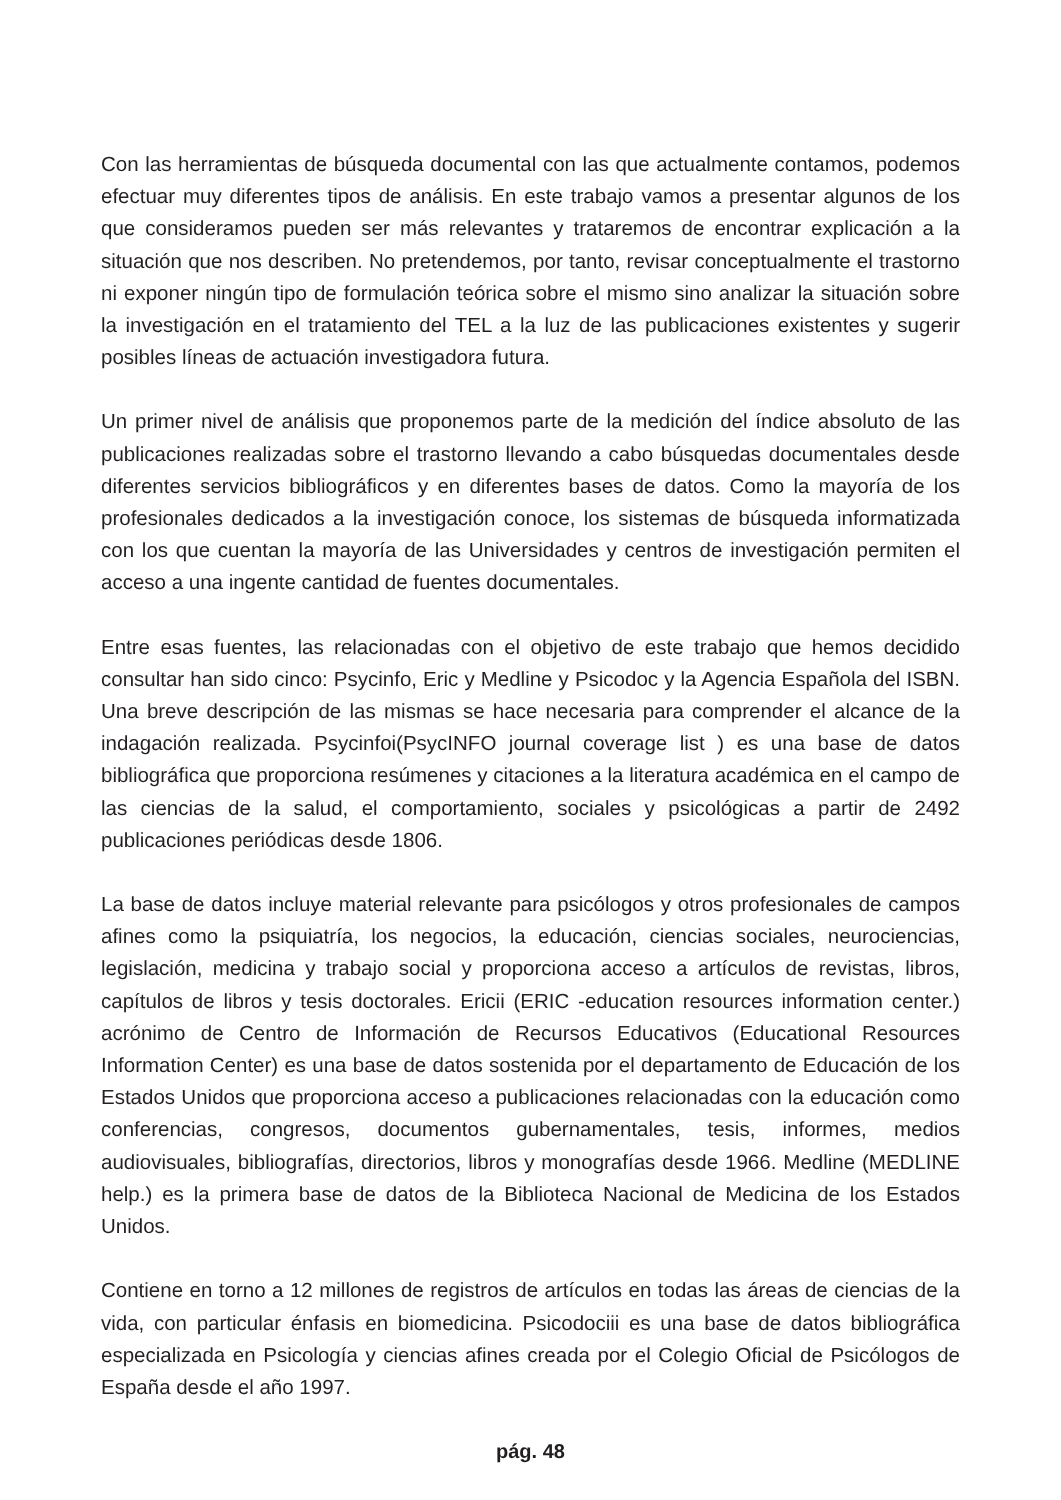Con las herramientas de búsqueda documental con las que actualmente contamos, podemos efectuar muy diferentes tipos de análisis. En este trabajo vamos a presentar algunos de los que consideramos pueden ser más relevantes y trataremos de encontrar explicación a la situación que nos describen. No pretendemos, por tanto, revisar conceptualmente el trastorno ni exponer ningún tipo de formulación teórica sobre el mismo sino analizar la situación sobre la investigación en el tratamiento del TEL a la luz de las publicaciones existentes y sugerir posibles líneas de actuación investigadora futura.
Un primer nivel de análisis que proponemos parte de la medición del índice absoluto de las publicaciones realizadas sobre el trastorno llevando a cabo búsquedas documentales desde diferentes servicios bibliográficos y en diferentes bases de datos. Como la mayoría de los profesionales dedicados a la investigación conoce, los sistemas de búsqueda informatizada con los que cuentan la mayoría de las Universidades y centros de investigación permiten el acceso a una ingente cantidad de fuentes documentales.
Entre esas fuentes, las relacionadas con el objetivo de este trabajo que hemos decidido consultar han sido cinco: Psycinfo, Eric y Medline y Psicodoc y la Agencia Española del ISBN. Una breve descripción de las mismas se hace necesaria para comprender el alcance de la indagación realizada. Psycinfoi(PsycINFO journal coverage list ) es una base de datos bibliográfica que proporciona resúmenes y citaciones a la literatura académica en el campo de las ciencias de la salud, el comportamiento, sociales y psicológicas a partir de 2492 publicaciones periódicas desde 1806.
La base de datos incluye material relevante para psicólogos y otros profesionales de campos afines como la psiquiatría, los negocios, la educación, ciencias sociales, neurociencias, legislación, medicina y trabajo social y proporciona acceso a artículos de revistas, libros, capítulos de libros y tesis doctorales. Ericii (ERIC -education resources information center.) acrónimo de Centro de Información de Recursos Educativos (Educational Resources Information Center) es una base de datos sostenida por el departamento de Educación de los Estados Unidos que proporciona acceso a publicaciones relacionadas con la educación como conferencias, congresos, documentos gubernamentales, tesis, informes, medios audiovisuales, bibliografías, directorios, libros y monografías desde 1966. Medline (MEDLINE help.) es la primera base de datos de la Biblioteca Nacional de Medicina de los Estados Unidos.
Contiene en torno a 12 millones de registros de artículos en todas las áreas de ciencias de la vida, con particular énfasis en biomedicina. Psicodociii es una base de datos bibliográfica especializada en Psicología y ciencias afines creada por el Colegio Oficial de Psicólogos de España desde el año 1997.
pág. 48